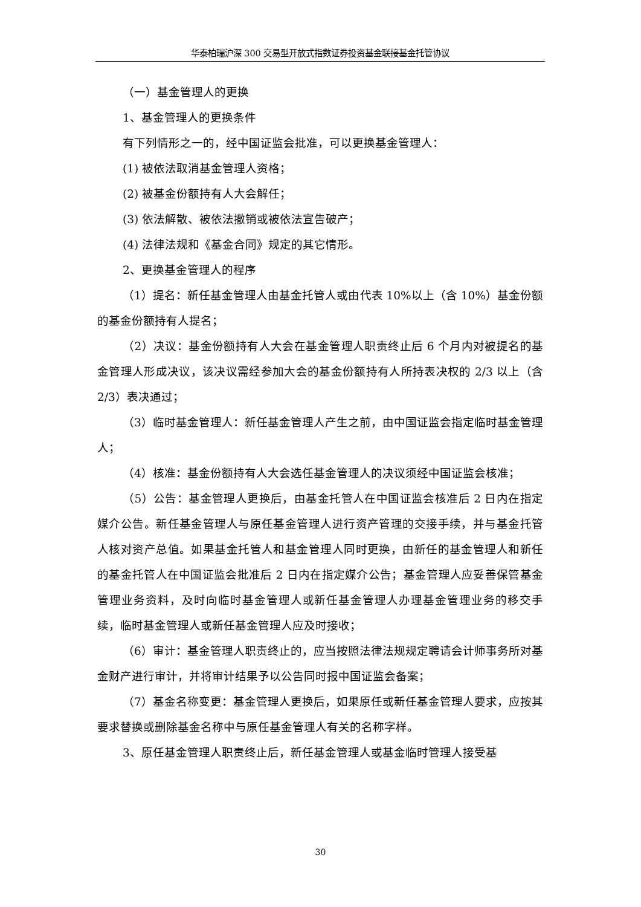华泰柏瑞沪深 300 交易型开放式指数证券投资基金联接基金托管协议
（一）基金管理人的更换
1、基金管理人的更换条件
有下列情形之一的，经中国证监会批准，可以更换基金管理人：
(1) 被依法取消基金管理人资格；
(2) 被基金份额持有人大会解任；
(3) 依法解散、被依法撤销或被依法宣告破产；
(4) 法律法规和《基金合同》规定的其它情形。
2、更换基金管理人的程序
（1）提名：新任基金管理人由基金托管人或由代表 10%以上（含 10%）基金份额的基金份额持有人提名；
（2）决议：基金份额持有人大会在基金管理人职责终止后 6 个月内对被提名的基金管理人形成决议，该决议需经参加大会的基金份额持有人所持表决权的 2/3 以上（含 2/3）表决通过；
（3）临时基金管理人：新任基金管理人产生之前，由中国证监会指定临时基金管理人；
（4）核准：基金份额持有人大会选任基金管理人的决议须经中国证监会核准；
（5）公告：基金管理人更换后，由基金托管人在中国证监会核准后 2 日内在指定媒介公告。新任基金管理人与原任基金管理人进行资产管理的交接手续，并与基金托管人核对资产总值。如果基金托管人和基金管理人同时更换，由新任的基金管理人和新任的基金托管人在中国证监会批准后 2 日内在指定媒介公告；基金管理人应妥善保管基金管理业务资料，及时向临时基金管理人或新任基金管理人办理基金管理业务的移交手续，临时基金管理人或新任基金管理人应及时接收；
（6）审计：基金管理人职责终止的，应当按照法律法规规定聘请会计师事务所对基金财产进行审计，并将审计结果予以公告同时报中国证监会备案；
（7）基金名称变更：基金管理人更换后，如果原任或新任基金管理人要求，应按其要求替换或删除基金名称中与原任基金管理人有关的名称字样。
3、原任基金管理人职责终止后，新任基金管理人或基金临时管理人接受基
30